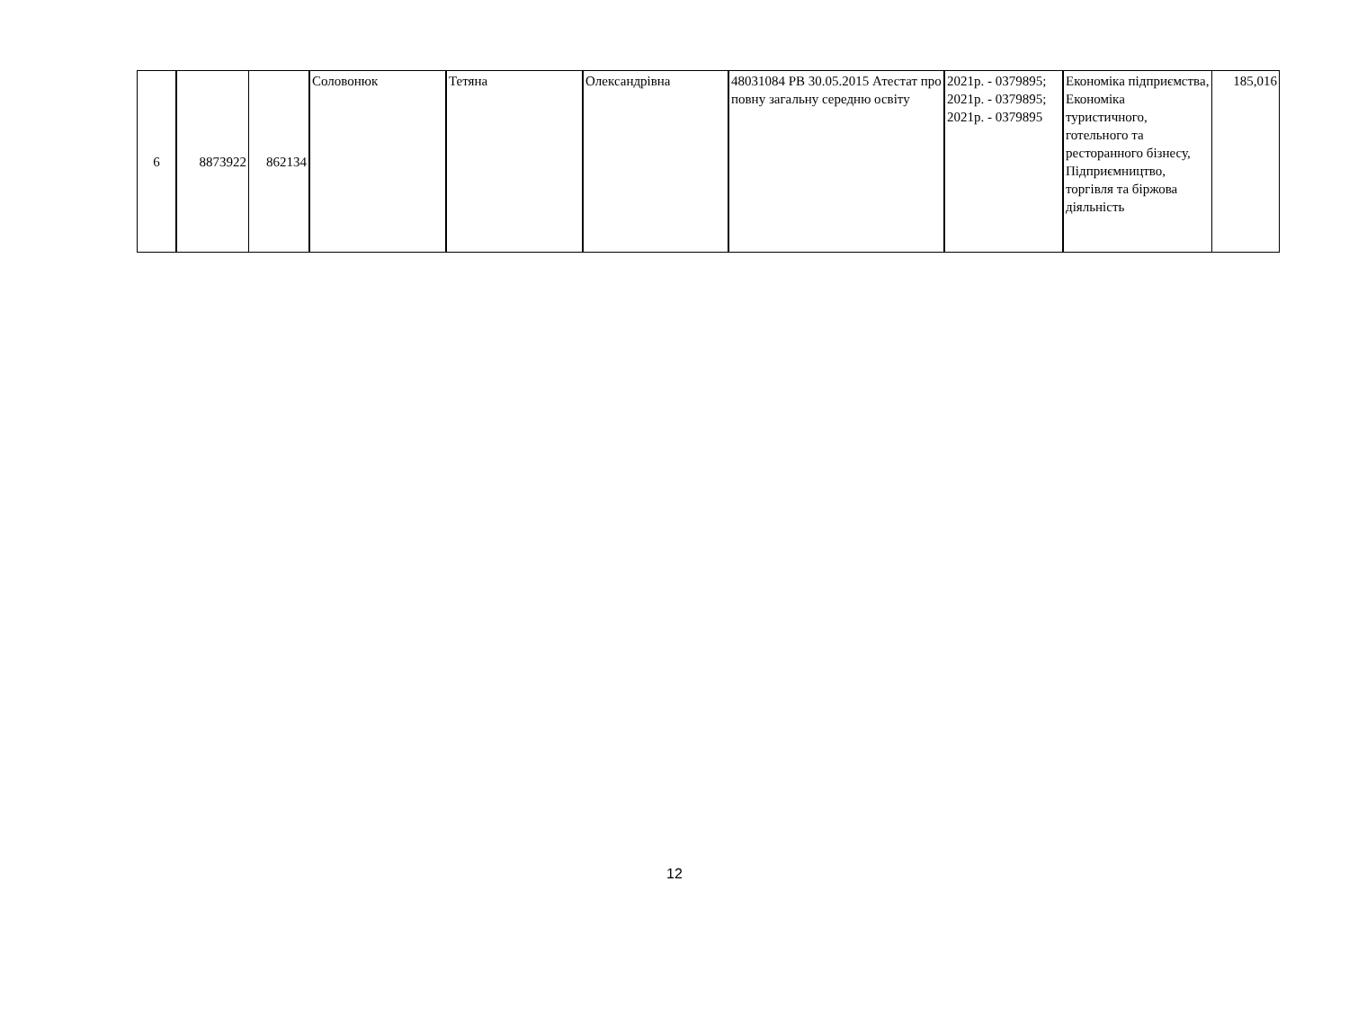| 6 | 8873922 | 862134 | Соловонюк | Тетяна | Олександрівна | 48031084 РВ 30.05.2015 Атестат про повну загальну середню освіту | 2021р. - 0379895; 2021р. - 0379895; 2021р. - 0379895 | Економіка підприємства, Економіка туристичного, готельного та ресторанного бізнесу, Підприємництво, торгівля та біржова діяльність | 185,016 |
12